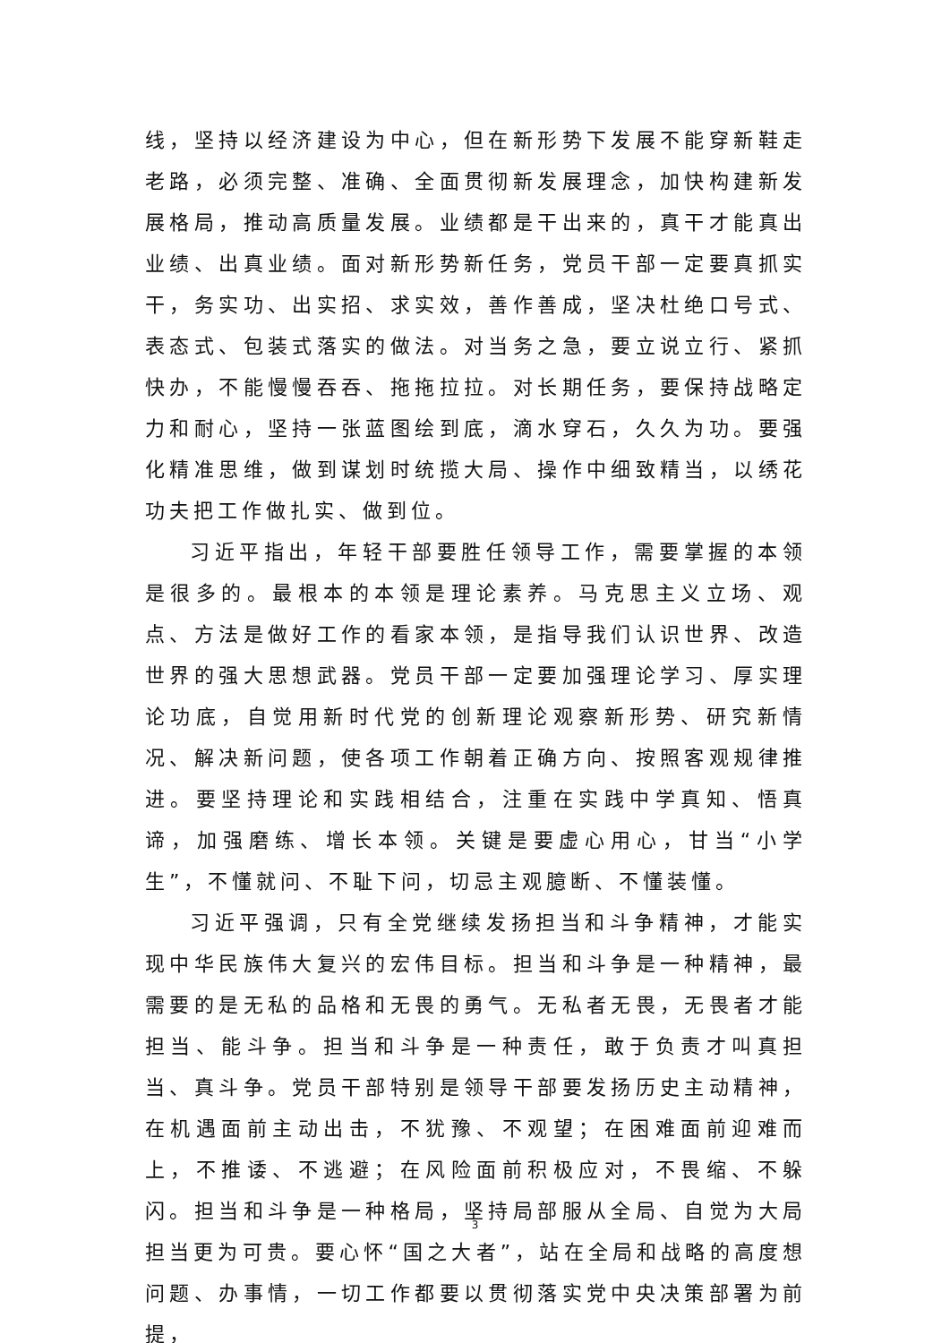线，坚持以经济建设为中心，但在新形势下发展不能穿新鞋走老路，必须完整、准确、全面贯彻新发展理念，加快构建新发展格局，推动高质量发展。业绩都是干出来的，真干才能真出业绩、出真业绩。面对新形势新任务，党员干部一定要真抓实干，务实功、出实招、求实效，善作善成，坚决杜绝口号式、表态式、包装式落实的做法。对当务之急，要立说立行、紧抓快办，不能慢慢吞吞、拖拖拉拉。对长期任务，要保持战略定力和耐心，坚持一张蓝图绘到底，滴水穿石，久久为功。要强化精准思维，做到谋划时统揽大局、操作中细致精当，以绣花功夫把工作做扎实、做到位。
习近平指出，年轻干部要胜任领导工作，需要掌握的本领是很多的。最根本的本领是理论素养。马克思主义立场、观点、方法是做好工作的看家本领，是指导我们认识世界、改造世界的强大思想武器。党员干部一定要加强理论学习、厚实理论功底，自觉用新时代党的创新理论观察新形势、研究新情况、解决新问题，使各项工作朝着正确方向、按照客观规律推进。要坚持理论和实践相结合，注重在实践中学真知、悟真谛，加强磨练、增长本领。关键是要虚心用心，甘当“小学生”，不懂就问、不耻下问，切忌主观臆断、不懂装懂。
习近平强调，只有全党继续发扬担当和斗争精神，才能实现中华民族伟大复兴的宏伟目标。担当和斗争是一种精神，最需要的是无私的品格和无畏的勇气。无私者无畏，无畏者才能担当、能斗争。担当和斗争是一种责任，敢于负责才叫真担当、真斗争。党员干部特别是领导干部要发扬历史主动精神，在机遇面前主动出击，不犹豫、不观望；在困难面前迎难而上，不推诿、不逃避；在风险面前积极应对，不畏缩、不躲闪。担当和斗争是一种格局，坚持局部服从全局、自觉为大局担当更为可贵。要心怀“国之大者”，站在全局和战略的高度想问题、办事情，一切工作都要以贯彻落实党中央决策部署为前提，
3